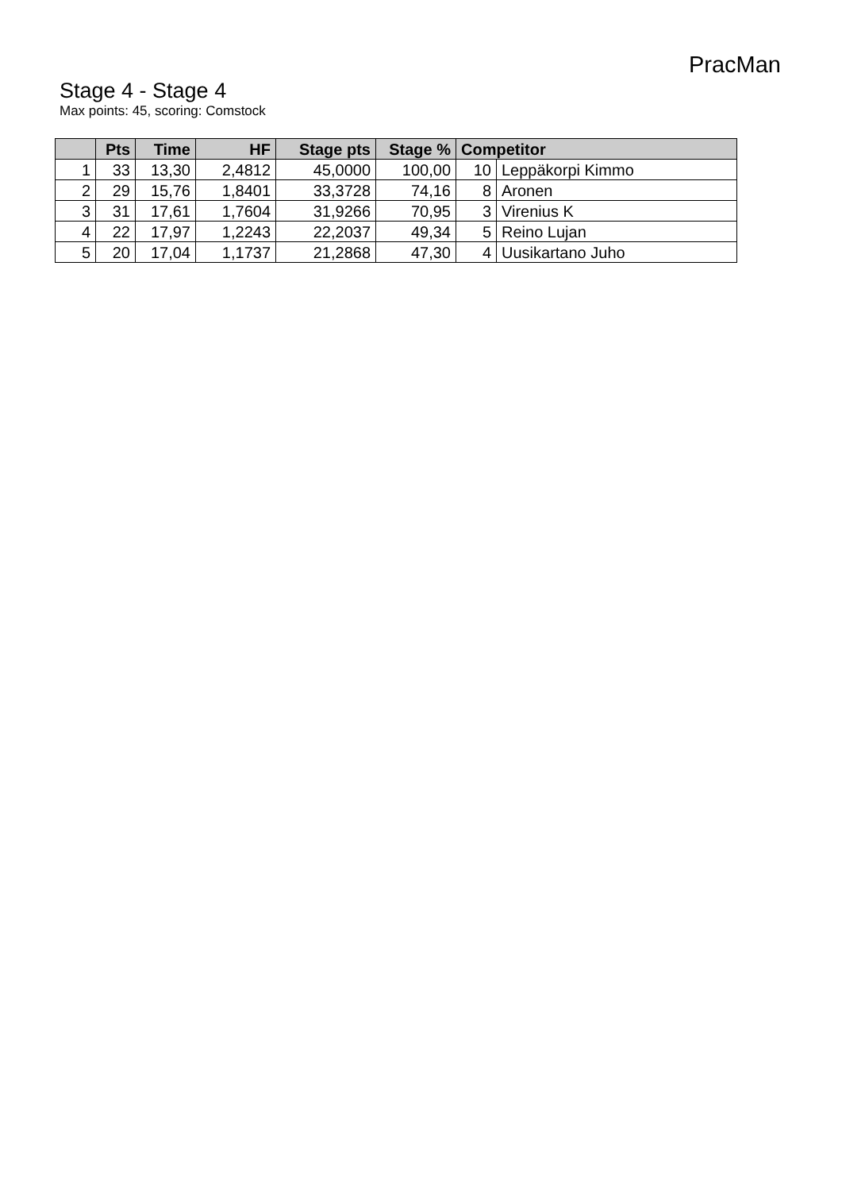PracMan
Stage 4 - Stage 4
Max points: 45, scoring: Comstock
| | Pts | Time | HF | Stage pts | Stage % | Competitor | |
| --- | --- | --- | --- | --- | --- | --- | --- |
| 1 | 33 | 13,30 | 2,4812 | 45,0000 | 100,00 | 10 | Leppäkorpi Kimmo |
| 2 | 29 | 15,76 | 1,8401 | 33,3728 | 74,16 | 8 | Aronen |
| 3 | 31 | 17,61 | 1,7604 | 31,9266 | 70,95 | 3 | Virenius K |
| 4 | 22 | 17,97 | 1,2243 | 22,2037 | 49,34 | 5 | Reino Lujan |
| 5 | 20 | 17,04 | 1,1737 | 21,2868 | 47,30 | 4 | Uusikartano Juho |